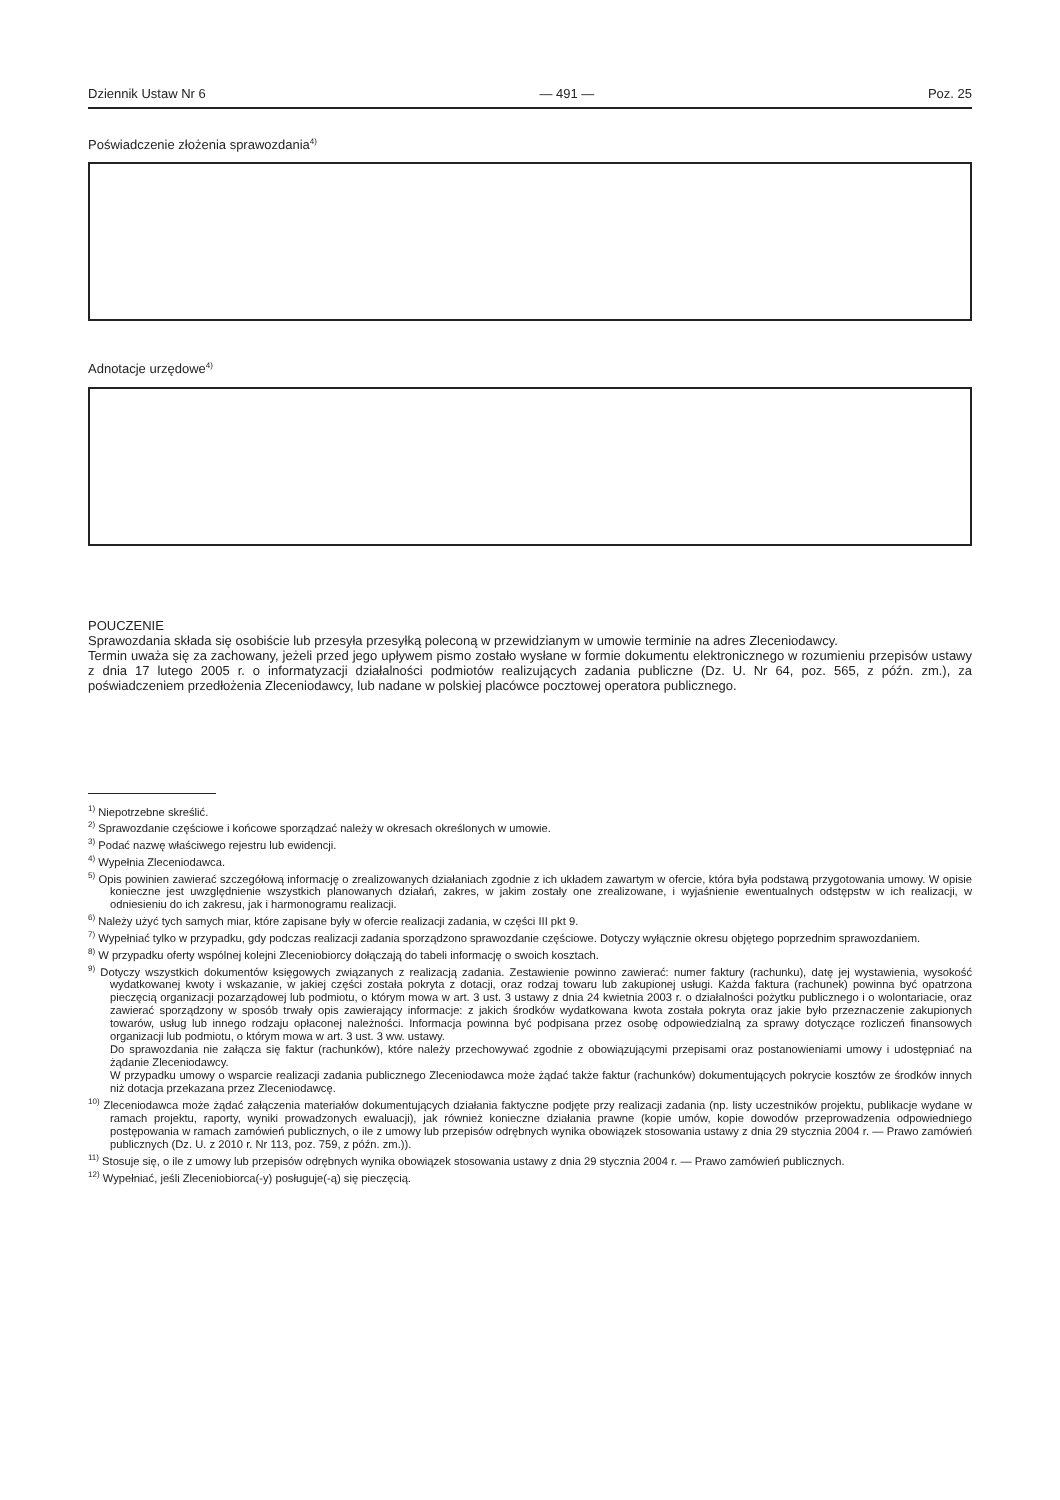Dziennik Ustaw Nr 6 — 491 — Poz. 25
Poświadczenie złożenia sprawozdania<sup>4)</sup>
Adnotacje urzędowe<sup>4)</sup>
POUCZENIE
Sprawozdania składa się osobiście lub przesyła przesyłką poleconą w przewidzianym w umowie terminie na adres Zleceniodawcy.
Termin uważa się za zachowany, jeżeli przed jego upływem pismo zostało wysłane w formie dokumentu elektronicznego w rozumieniu przepisów ustawy z dnia 17 lutego 2005 r. o informatyzacji działalności podmiotów realizujących zadania publiczne (Dz. U. Nr 64, poz. 565, z późn. zm.), za poświadczeniem przedłożenia Zleceniodawcy, lub nadane w polskiej placówce pocztowej operatora publicznego.
<sup>1)</sup> Niepotrzebne skreślić.
<sup>2)</sup> Sprawozdanie częściowe i końcowe sporządzać należy w okresach określonych w umowie.
<sup>3)</sup> Podać nazwę właściwego rejestru lub ewidencji.
<sup>4)</sup> Wypełnia Zleceniodawca.
<sup>5)</sup> Opis powinien zawierać szczegółową informację o zrealizowanych działaniach zgodnie z ich układem zawartym w ofercie, która była podstawą przygotowania umowy. W opisie konieczne jest uwzględnienie wszystkich planowanych działań, zakres, w jakim zostały one zrealizowane, i wyjaśnienie ewentualnych odstępstw w ich realizacji, w odniesieniu do ich zakresu, jak i harmonogramu realizacji.
<sup>6)</sup> Należy użyć tych samych miar, które zapisane były w ofercie realizacji zadania, w części III pkt 9.
<sup>7)</sup> Wypełniać tylko w przypadku, gdy podczas realizacji zadania sporządzono sprawozdanie częściowe. Dotyczy wyłącznie okresu objętego poprzednim sprawozdaniem.
<sup>8)</sup> W przypadku oferty wspólnej kolejni Zleceniobiorcy dołączają do tabeli informację o swoich kosztach.
<sup>9)</sup> Dotyczy wszystkich dokumentów księgowych związanych z realizacją zadania. Zestawienie powinno zawierać: numer faktury (rachunku), datę jej wystawienia, wysokość wydatkowanej kwoty i wskazanie, w jakiej części została pokryta z dotacji, oraz rodzaj towaru lub zakupionej usługi. Każda faktura (rachunek) powinna być opatrzona pieczęcią organizacji pozarządowej lub podmiotu, o którym mowa w art. 3 ust. 3 ustawy z dnia 24 kwietnia 2003 r. o działalności pożytku publicznego i o wolontariacie, oraz zawierać sporządzony w sposób trwały opis zawierający informacje: z jakich środków wydatkowana kwota została pokryta oraz jakie było przeznaczenie zakupionych towarów, usług lub innego rodzaju opłaconej należności. Informacja powinna być podpisana przez osobę odpowiedzialną za sprawy dotyczące rozliczeń finansowych organizacji lub podmiotu, o którym mowa w art. 3 ust. 3 ww. ustawy.
Do sprawozdania nie załącza się faktur (rachunków), które należy przechowywać zgodnie z obowiązującymi przepisami oraz postanowieniami umowy i udostępniać na żądanie Zleceniodawcy.
W przypadku umowy o wsparcie realizacji zadania publicznego Zleceniodawca może żądać także faktur (rachunków) dokumentujących pokrycie kosztów ze środków innych niż dotacja przekazana przez Zleceniodawcę.
<sup>10)</sup> Zleceniodawca może żądać załączenia materiałów dokumentujących działania faktyczne podjęte przy realizacji zadania (np. listy uczestników projektu, publikacje wydane w ramach projektu, raporty, wyniki prowadzonych ewaluacji), jak również konieczne działania prawne (kopie umów, kopie dowodów przeprowadzenia odpowiedniego postępowania w ramach zamówień publicznych, o ile z umowy lub przepisów odrębnych wynika obowiązek stosowania ustawy z dnia 29 stycznia 2004 r. — Prawo zamówień publicznych (Dz. U. z 2010 r. Nr 113, poz. 759, z późn. zm.)).
<sup>11)</sup> Stosuje się, o ile z umowy lub przepisów odrębnych wynika obowiązek stosowania ustawy z dnia 29 stycznia 2004 r. — Prawo zamówień publicznych.
<sup>12)</sup> Wypełniać, jeśli Zleceniobiorca(-y) posługuje(-ą) się pieczęcią.